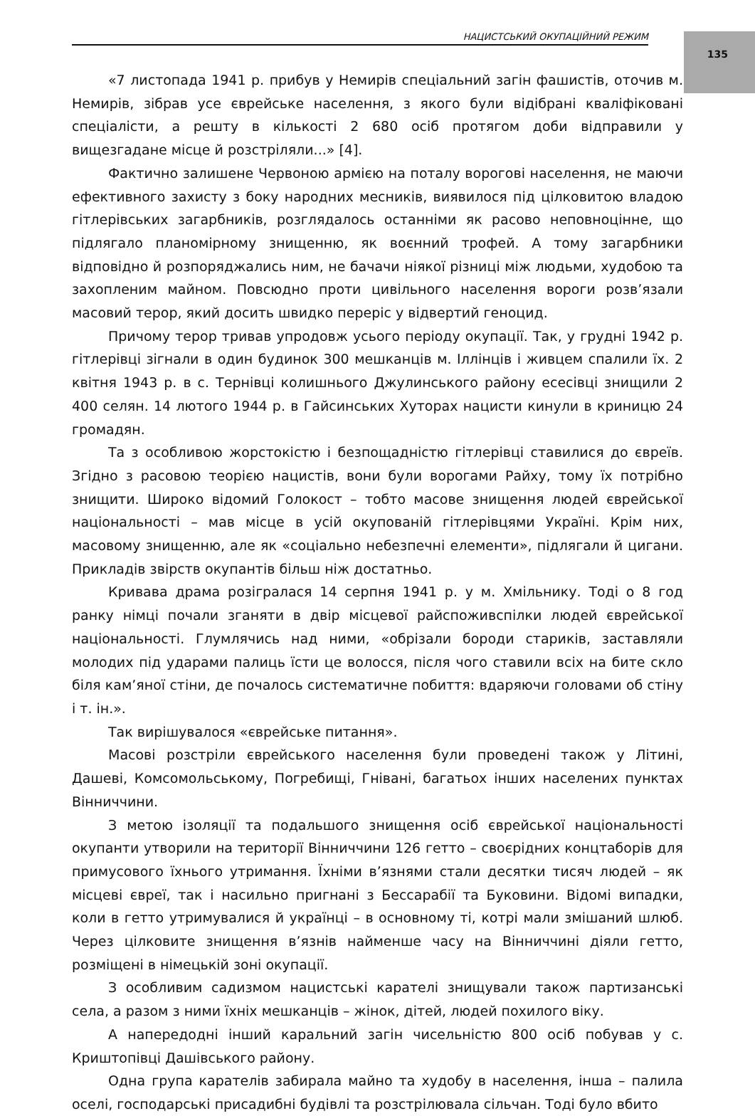135
НАЦИСТСЬКИЙ ОКУПАЦІЙНИЙ РЕЖИМ
«7 листопада 1941 р. прибув у Немирів спеціальний загін фашистів, оточив м. Немирів, зібрав усе єврейське населення, з якого були відібрані кваліфіковані спеціалісти, а решту в кількості 2 680 осіб протягом доби відправили у вищезгадане місце й розстріляли...» [4].
Фактично залишене Червоною армією на поталу ворогові населення, не маючи ефективного захисту з боку народних месників, виявилося під цілковитою владою гітлерівських загарбників, розглядалось останніми як расово неповноцінне, що підлягало планомірному знищенню, як воєнний трофей. А тому загарбники відповідно й розпоряджались ним, не бачачи ніякої різниці між людьми, худобою та захопленим майном. Повсюдно проти цивільного населення вороги розв’язали масовий терор, який досить швидко переріс у відвертий геноцид.
Причому терор тривав упродовж усього періоду окупації. Так, у грудні 1942 р. гітлерівці зігнали в один будинок 300 мешканців м. Іллінців і живцем спалили їх. 2 квітня 1943 р. в с. Тернівці колишнього Джулинського району есесівці знищили 2 400 селян. 14 лютого 1944 р. в Гайсинських Хуторах нацисти кинули в криницю 24 громадян.
Та з особливою жорстокістю і безпощадністю гітлерівці ставилися до євреїв. Згідно з расовою теорією нацистів, вони були ворогами Райху, тому їх потрібно знищити. Широко відомий Голокост – тобто масове знищення людей єврейської національності – мав місце в усій окупованій гітлерівцями Україні. Крім них, масовому знищенню, але як «соціально небезпечні елементи», підлягали й цигани. Прикладів звірств окупантів більш ніж достатньо.
Кривава драма розігралася 14 серпня 1941 р. у м. Хмільнику. Тоді о 8 год ранку німці почали зганяти в двір місцевої райспоживспілки людей єврейської національності. Глумлячись над ними, «обрізали бороди стариків, заставляли молодих під ударами палиць їсти це волосся, після чого ставили всіх на бите скло біля кам’яної стіни, де почалось систематичне побиття: вдаряючи головами об стіну і т. ін.».
Так вирішувалося «єврейське питання».
Масові розстріли єврейського населення були проведені також у Літині, Дашеві, Комсомольському, Погребищі, Гнівані, багатьох інших населених пунктах Вінниччини.
З метою ізоляції та подальшого знищення осіб єврейської національності окупанти утворили на території Вінниччини 126 гетто – своєрідних концтаборів для примусового їхнього утримання. Їхніми в’язнями стали десятки тисяч людей – як місцеві євреї, так і насильно пригнані з Бессарабії та Буковини. Відомі випадки, коли в гетто утримувалися й українці – в основному ті, котрі мали змішаний шлюб. Через цілковите знищення в’язнів найменше часу на Вінниччині діяли гетто, розміщені в німецькій зоні окупації.
З особливим садизмом нацистські карателі знищували також партизанські села, а разом з ними їхніх мешканців – жінок, дітей, людей похилого віку.
А напередодні інший каральний загін чисельністю 800 осіб побував у с. Криштопівці Дашівського району.
Одна група карателів забирала майно та худобу в населення, інша – палила оселі, господарські присадибні будівлі та розстрілювала сільчан. Тоді було вбито